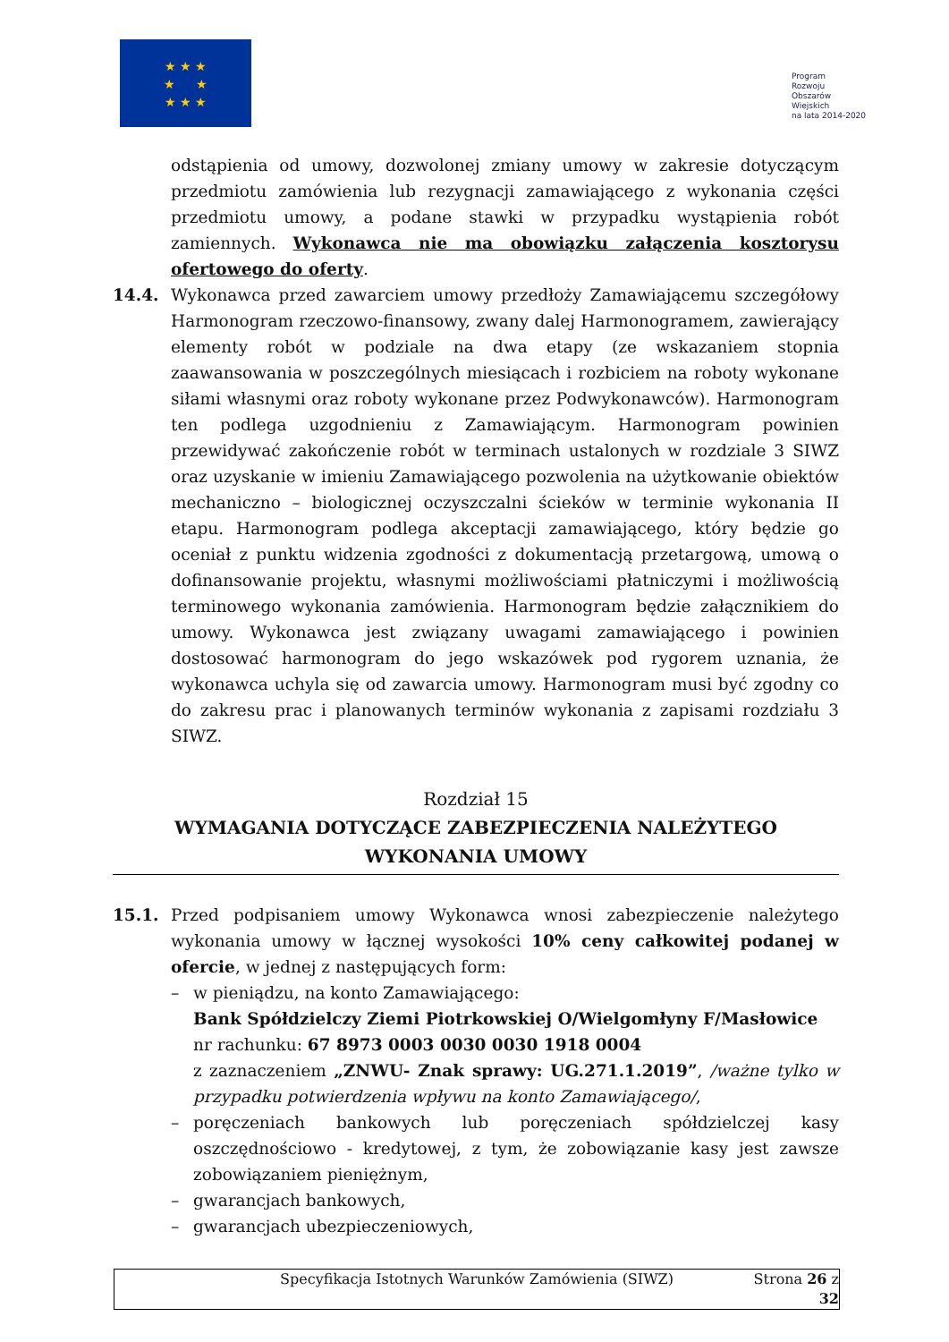★ ★ ★
★ ★
★ ★ ★
Program
Rozwoju
Obszarów
Wiejskich
na lata 2014-2020
odstąpienia od umowy, dozwolonej zmiany umowy w zakresie dotyczącym przedmiotu zamówienia lub rezygnacji zamawiającego z wykonania części przedmiotu umowy, a podane stawki w przypadku wystąpienia robót zamiennych. Wykonawca nie ma obowiązku załączenia kosztorysu ofertowego do oferty.
14.4. Wykonawca przed zawarciem umowy przedłoży Zamawiającemu szczegółowy Harmonogram rzeczowo-finansowy, zwany dalej Harmonogramem, zawierający elementy robót w podziale na dwa etapy (ze wskazaniem stopnia zaawansowania w poszczególnych miesiącach i rozbiciem na roboty wykonane siłami własnymi oraz roboty wykonane przez Podwykonawców). Harmonogram ten podlega uzgodnieniu z Zamawiającym. Harmonogram powinien przewidywać zakończenie robót w terminach ustalonych w rozdziale 3 SIWZ oraz uzyskanie w imieniu Zamawiającego pozwolenia na użytkowanie obiektów mechaniczno – biologicznej oczyszczalni ścieków w terminie wykonania II etapu. Harmonogram podlega akceptacji zamawiającego, który będzie go oceniał z punktu widzenia zgodności z dokumentacją przetargową, umową o dofinansowanie projektu, własnymi możliwościami płatniczymi i możliwością terminowego wykonania zamówienia. Harmonogram będzie załącznikiem do umowy. Wykonawca jest związany uwagami zamawiającego i powinien dostosować harmonogram do jego wskazówek pod rygorem uznania, że wykonawca uchyla się od zawarcia umowy. Harmonogram musi być zgodny co do zakresu prac i planowanych terminów wykonania z zapisami rozdziału 3 SIWZ.
Rozdział 15
WYMAGANIA DOTYCZĄCE ZABEZPIECZENIA NALEŻYTEGO
WYKONANIA UMOWY
15.1. Przed podpisaniem umowy Wykonawca wnosi zabezpieczenie należytego wykonania umowy w łącznej wysokości 10% ceny całkowitej podanej w ofercie, w jednej z następujących form:
– w pieniądzu, na konto Zamawiającego:
Bank Spółdzielczy Ziemi Piotrkowskiej O/Wielgomłyny F/Masłowice
nr rachunku: 67 8973 0003 0030 0030 1918 0004
z zaznaczeniem „ZNWU- Znak sprawy: UG.271.1.2019”, /ważne tylko w przypadku potwierdzenia wpływu na konto Zamawiającego/,
– poręczeniach bankowych lub poręczeniach spółdzielczej kasy oszczędnościowo - kredytowej, z tym, że zobowiązanie kasy jest zawsze zobowiązaniem pieniężnym,
– gwarancjach bankowych,
– gwarancjach ubezpieczeniowych,
Specyfikacja Istotnych Warunków Zamówienia (SIWZ) Strona 26 z 32